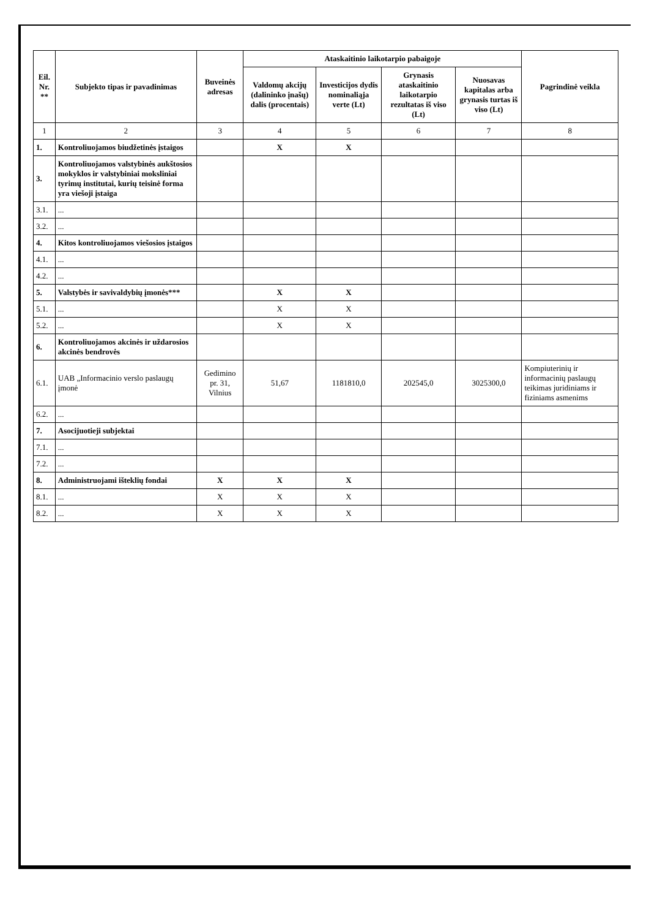| Eil. Nr. ** | Subjekto tipas ir pavadinimas | Buveinės adresas | Ataskaitinio laikotarpio pabaigoje | | | | Pagrindinė veikla |
| --- | --- | --- | --- | --- | --- | --- | --- |
| | | | Valdomų akcijų (dalininko įnašų) dalis (procentais) | Investicijos dydis nominaliąja verte (Lt) | Grynasis ataskaitinio laikotarpio rezultatas iš viso (Lt) | Nuosavas kapitalas arba grynasis turtas iš viso (Lt) | |
| 1 | 2 | 3 | 4 | 5 | 6 | 7 | 8 |
| 1. | Kontroliuojamos biudžetinės įstaigos | | X | X | | | |
| 3. | Kontroliuojamos valstybinės aukštosios mokyklos ir valstybiniai moksliniai tyrimų institutai, kurių teisinė forma yra viešoji įstaiga | | | | | | |
| 3.1. | ... | | | | | | |
| 3.2. | ... | | | | | | |
| 4. | Kitos kontroliuojamos viešosios įstaigos | | | | | | |
| 4.1. | ... | | | | | | |
| 4.2. | ... | | | | | | |
| 5. | Valstybės ir savivaldybių įmonės*** | | X | X | | | |
| 5.1. | ... | | X | X | | | |
| 5.2. | ... | | X | X | | | |
| 6. | Kontroliuojamos akcinės ir uždarosios akcinės bendrovės | | | | | | |
| 6.1. | UAB „Informacinio verslo paslaugų įmonė | Gedimino pr. 31, Vilnius | 51,67 | 1181810,0 | 202545,0 | 302530­0,0 | Kompiuterinių ir informacinių paslaugų teikimas juridiniams ir fiziniams asmenims |
| 6.2. | ... | | | | | | |
| 7. | Asocijuotieji subjektai | | | | | | |
| 7.1. | ... | | | | | | |
| 7.2. | ... | | | | | | |
| 8. | Administruojami išteklių fondai | X | X | X | | | |
| 8.1. | ... | X | X | X | | | |
| 8.2. | ... | X | X | X | | | |